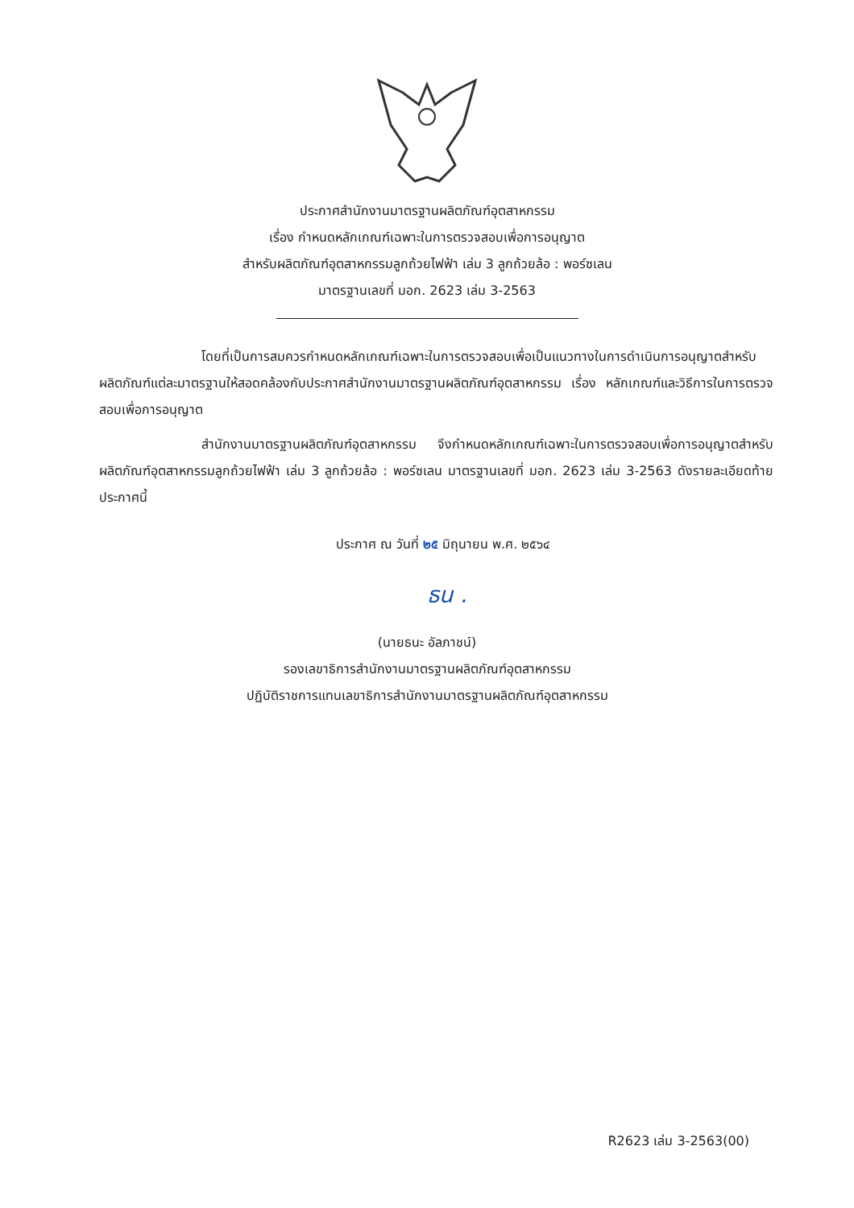ประกาศสำนักงานมาตรฐานผลิตภัณฑ์อุตสาหกรรม
เรื่อง กำหนดหลักเกณฑ์เฉพาะในการตรวจสอบเพื่อการอนุญาต
สำหรับผลิตภัณฑ์อุตสาหกรรมลูกถ้วยไฟฟ้า เล่ม 3 ลูกถ้วยล้อ : พอร์ซเลน
มาตรฐานเลขที่ มอก. 2623 เล่ม 3-2563
โดยที่เป็นการสมควรกำหนดหลักเกณฑ์เฉพาะในการตรวจสอบเพื่อเป็นแนวทางในการดำเนินการอนุญาตสำหรับผลิตภัณฑ์แต่ละมาตรฐานให้สอดคล้องกับประกาศสำนักงานมาตรฐานผลิตภัณฑ์อุตสาหกรรม เรื่อง หลักเกณฑ์และวิธีการในการตรวจสอบเพื่อการอนุญาต
สำนักงานมาตรฐานผลิตภัณฑ์อุตสาหกรรม จึงกำหนดหลักเกณฑ์เฉพาะในการตรวจสอบเพื่อการอนุญาตสำหรับผลิตภัณฑ์อุตสาหกรรมลูกถ้วยไฟฟ้า เล่ม 3 ลูกถ้วยล้อ : พอร์ซเลน มาตรฐานเลขที่ มอก. 2623 เล่ม 3-2563 ดังรายละเอียดท้ายประกาศนี้
ประกาศ ณ วันที่ ๒๕ มิถุนายน พ.ศ. ๒๕๖๔
ธน .
(นายธนะ อัลภาชน์)
รองเลขาธิการสำนักงานมาตรฐานผลิตภัณฑ์อุตสาหกรรม
ปฏิบัติราชการแทนเลขาธิการสำนักงานมาตรฐานผลิตภัณฑ์อุตสาหกรรม
R2623 เล่ม 3-2563(00)